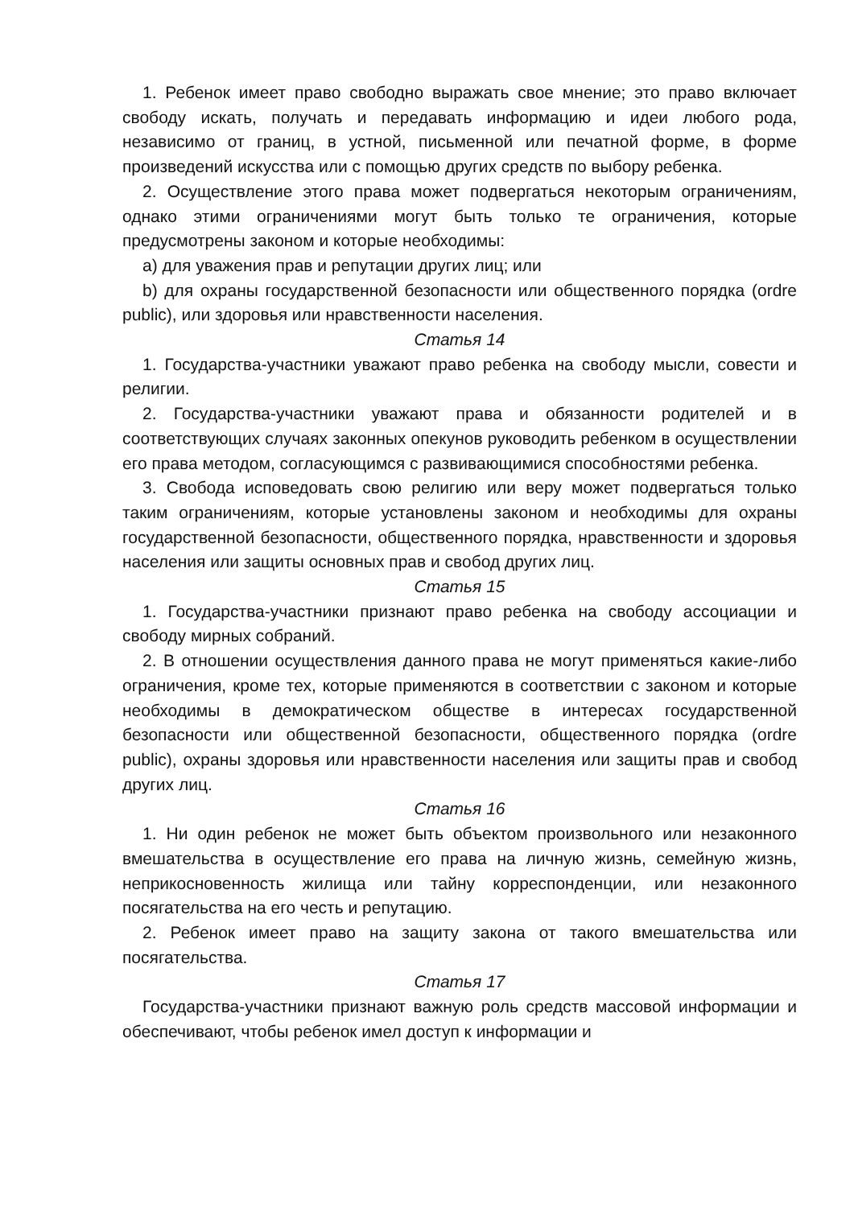1. Ребенок имеет право свободно выражать свое мнение; это право включает свободу искать, получать и передавать информацию и идеи любого рода, независимо от границ, в устной, письменной или печатной форме, в форме произведений искусства или с помощью других средств по выбору ребенка.
2. Осуществление этого права может подвергаться некоторым ограничениям, однако этими ограничениями могут быть только те ограничения, которые предусмотрены законом и которые необходимы:
a) для уважения прав и репутации других лиц; или
b) для охраны государственной безопасности или общественного порядка (ordre public), или здоровья или нравственности населения.
Статья 14
1. Государства-участники уважают право ребенка на свободу мысли, совести и религии.
2. Государства-участники уважают права и обязанности родителей и в соответствующих случаях законных опекунов руководить ребенком в осуществлении его права методом, согласующимся с развивающимися способностями ребенка.
3. Свобода исповедовать свою религию или веру может подвергаться только таким ограничениям, которые установлены законом и необходимы для охраны государственной безопасности, общественного порядка, нравственности и здоровья населения или защиты основных прав и свобод других лиц.
Статья 15
1. Государства-участники признают право ребенка на свободу ассоциации и свободу мирных собраний.
2. В отношении осуществления данного права не могут применяться какие-либо ограничения, кроме тех, которые применяются в соответствии с законом и которые необходимы в демократическом обществе в интересах государственной безопасности или общественной безопасности, общественного порядка (ordre public), охраны здоровья или нравственности населения или защиты прав и свобод других лиц.
Статья 16
1. Ни один ребенок не может быть объектом произвольного или незаконного вмешательства в осуществление его права на личную жизнь, семейную жизнь, неприкосновенность жилища или тайну корреспонденции, или незаконного посягательства на его честь и репутацию.
2. Ребенок имеет право на защиту закона от такого вмешательства или посягательства.
Статья 17
Государства-участники признают важную роль средств массовой информации и обеспечивают, чтобы ребенок имел доступ к информации и